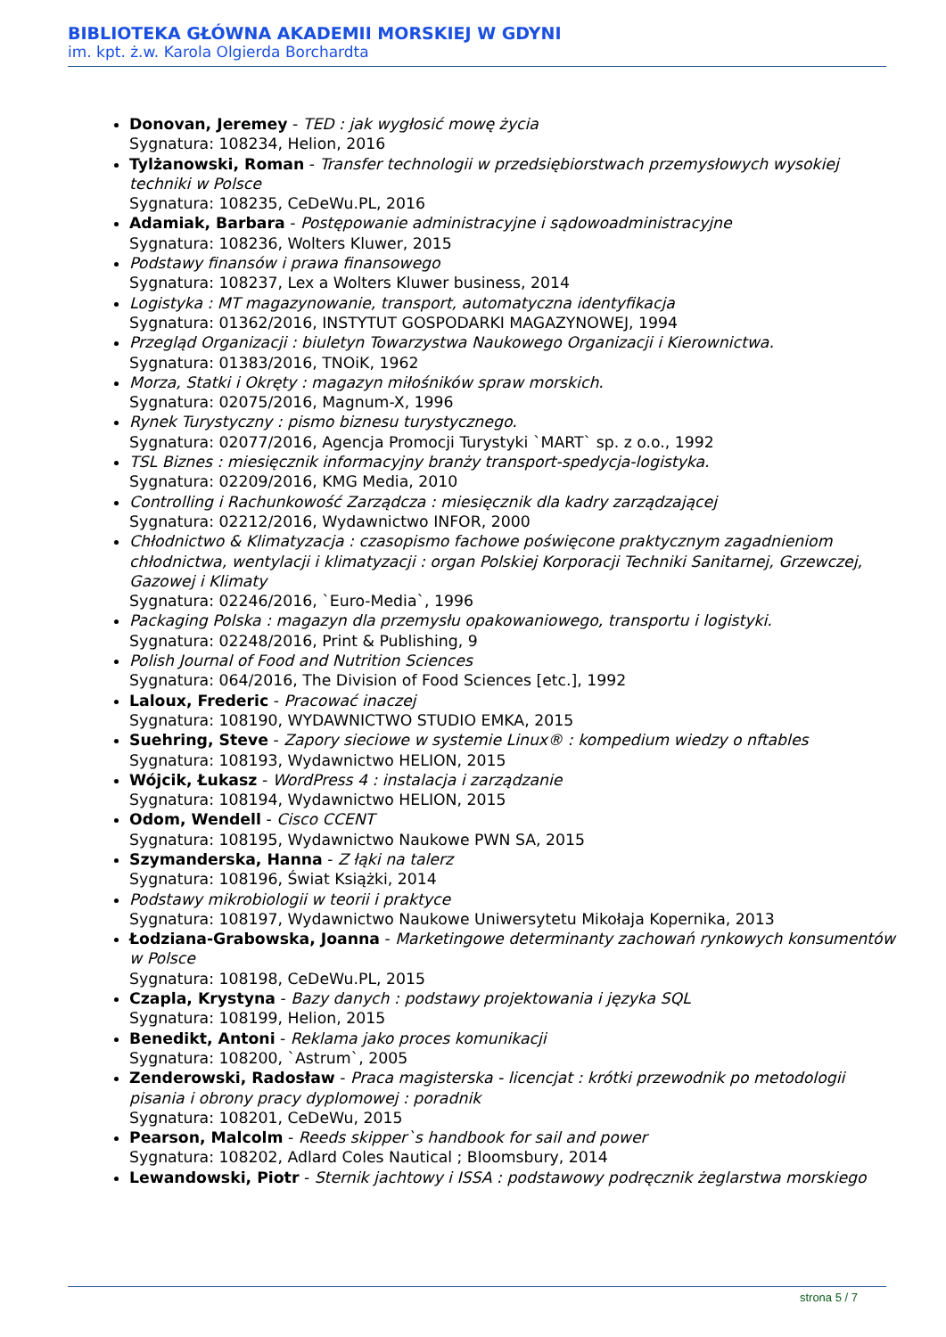BIBLIOTEKA GŁÓWNA AKADEMII MORSKIEJ W GDYNI
im. kpt. ż.w. Karola Olgierda Borchardta
Donovan, Jeremey - TED : jak wygłosić mowę życia
Sygnatura: 108234, Helion, 2016
Tylżanowski, Roman - Transfer technologii w przedsiębiorstwach przemysłowych wysokiej techniki w Polsce
Sygnatura: 108235, CeDeWu.PL, 2016
Adamiak, Barbara - Postępowanie administracyjne i sądowoadministracyjne
Sygnatura: 108236, Wolters Kluwer, 2015
Podstawy finansów i prawa finansowego
Sygnatura: 108237, Lex a Wolters Kluwer business, 2014
Logistyka : MT magazynowanie, transport, automatyczna identyfikacja
Sygnatura: 01362/2016, INSTYTUT GOSPODARKI MAGAZYNOWEJ, 1994
Przegląd Organizacji : biuletyn Towarzystwa Naukowego Organizacji i Kierownictwa.
Sygnatura: 01383/2016, TNOiK, 1962
Morza, Statki i Okręty : magazyn miłośników spraw morskich.
Sygnatura: 02075/2016, Magnum-X, 1996
Rynek Turystyczny : pismo biznesu turystycznego.
Sygnatura: 02077/2016, Agencja Promocji Turystyki `MART` sp. z o.o., 1992
TSL Biznes : miesięcznik informacyjny branży transport-spedycja-logistyka.
Sygnatura: 02209/2016, KMG Media, 2010
Controlling i Rachunkowość Zarządcza : miesięcznik dla kadry zarządzającej
Sygnatura: 02212/2016, Wydawnictwo INFOR, 2000
Chłodnictwo & Klimatyzacja : czasopismo fachowe poświęcone praktycznym zagadnieniom chłodnictwa, wentylacji i klimatyzacji : organ Polskiej Korporacji Techniki Sanitarnej, Grzewczej, Gazowej i Klimaty
Sygnatura: 02246/2016, `Euro-Media`, 1996
Packaging Polska : magazyn dla przemysłu opakowaniowego, transportu i logistyki.
Sygnatura: 02248/2016, Print & Publishing, 9
Polish Journal of Food and Nutrition Sciences
Sygnatura: 064/2016, The Division of Food Sciences [etc.], 1992
Laloux, Frederic - Pracować inaczej
Sygnatura: 108190, WYDAWNICTWO STUDIO EMKA, 2015
Suehring, Steve - Zapory sieciowe w systemie Linux® : kompedium wiedzy o nftables
Sygnatura: 108193, Wydawnictwo HELION, 2015
Wójcik, Łukasz - WordPress 4 : instalacja i zarządzanie
Sygnatura: 108194, Wydawnictwo HELION, 2015
Odom, Wendell - Cisco CCENT
Sygnatura: 108195, Wydawnictwo Naukowe PWN SA, 2015
Szymanderska, Hanna - Z łąki na talerz
Sygnatura: 108196, Świat Książki, 2014
Podstawy mikrobiologii w teorii i praktyce
Sygnatura: 108197, Wydawnictwo Naukowe Uniwersytetu Mikołaja Kopernika, 2013
Łodziana-Grabowska, Joanna - Marketingowe determinanty zachowań rynkowych konsumentów w Polsce
Sygnatura: 108198, CeDeWu.PL, 2015
Czapla, Krystyna - Bazy danych : podstawy projektowania i języka SQL
Sygnatura: 108199, Helion, 2015
Benedikt, Antoni - Reklama jako proces komunikacji
Sygnatura: 108200, `Astrum`, 2005
Zenderowski, Radosław - Praca magisterska - licencjat : krótki przewodnik po metodologii pisania i obrony pracy dyplomowej : poradnik
Sygnatura: 108201, CeDeWu, 2015
Pearson, Malcolm - Reeds skipper`s handbook for sail and power
Sygnatura: 108202, Adlard Coles Nautical ; Bloomsbury, 2014
Lewandowski, Piotr - Sternik jachtowy i ISSA : podstawowy podręcznik żeglarstwa morskiego
strona 5 / 7